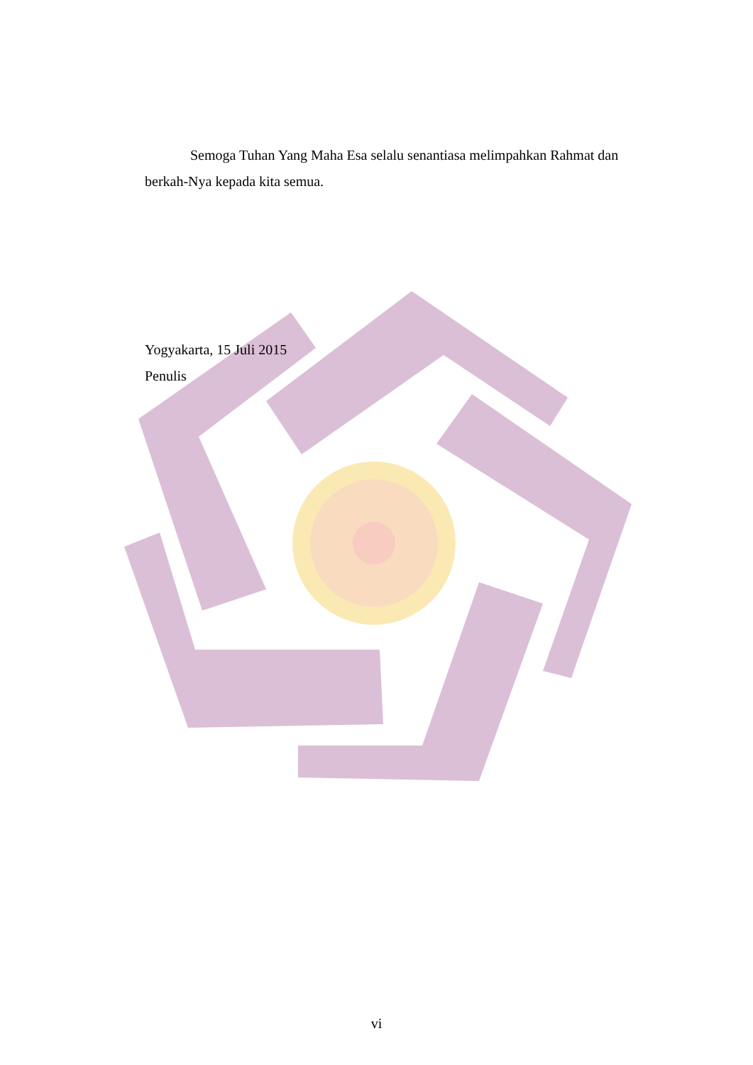Semoga Tuhan Yang Maha Esa selalu senantiasa melimpahkan Rahmat dan berkah-Nya kepada kita semua.
Yogyakarta, 15 Juli 2015
Penulis
vi